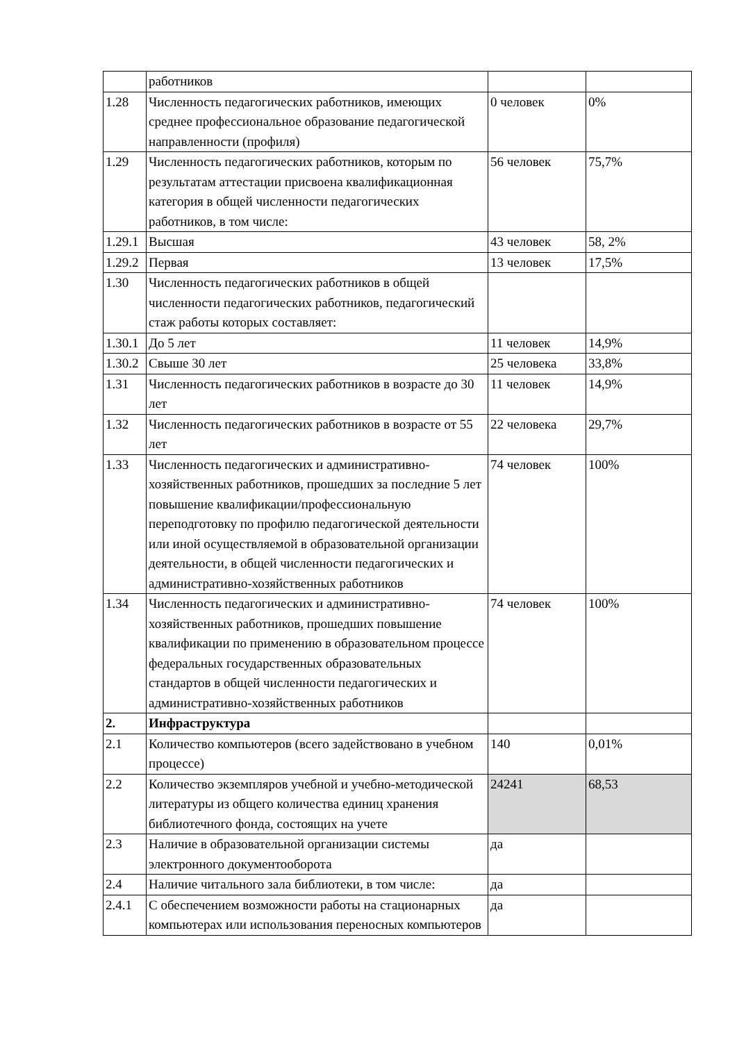| | работников | | |
| 1.28 | Численность педагогических работников, имеющих среднее профессиональное образование педагогической направленности (профиля) | 0 человек | 0% |
| 1.29 | Численность педагогических работников, которым по результатам аттестации присвоена квалификационная категория в общей численности педагогических работников, в том числе: | 56 человек | 75,7% |
| 1.29.1 | Высшая | 43 человек | 58, 2% |
| 1.29.2 | Первая | 13 человек | 17,5% |
| 1.30 | Численность педагогических работников в общей численности педагогических работников, педагогический стаж работы которых составляет: | | |
| 1.30.1 | До 5 лет | 11 человек | 14,9% |
| 1.30.2 | Свыше 30 лет | 25 человека | 33,8% |
| 1.31 | Численность педагогических работников в возрасте до 30 лет | 11 человек | 14,9% |
| 1.32 | Численность педагогических работников в возрасте от 55 лет | 22 человека | 29,7% |
| 1.33 | Численность педагогических и административно-хозяйственных работников, прошедших за последние 5 лет повышение квалификации/профессиональную переподготовку по профилю педагогической деятельности или иной осуществляемой в образовательной организации деятельности, в общей численности педагогических и административно-хозяйственных работников | 74 человек | 100% |
| 1.34 | Численность педагогических и административно-хозяйственных работников, прошедших повышение квалификации по применению в образовательном процессе федеральных государственных образовательных стандартов в общей численности педагогических и административно-хозяйственных работников | 74 человек | 100% |
| 2. | Инфраструктура | | |
| 2.1 | Количество компьютеров (всего задействовано в учебном процессе) | 140 | 0,01% |
| 2.2 | Количество экземпляров учебной и учебно-методической литературы из общего количества единиц хранения библиотечного фонда, состоящих на учете | 24241 | 68,53 |
| 2.3 | Наличие в образовательной организации системы электронного документооборота | да | |
| 2.4 | Наличие читального зала библиотеки, в том числе: | да | |
| 2.4.1 | С обеспечением возможности работы на стационарных компьютерах или использования переносных компьютеров | да | |